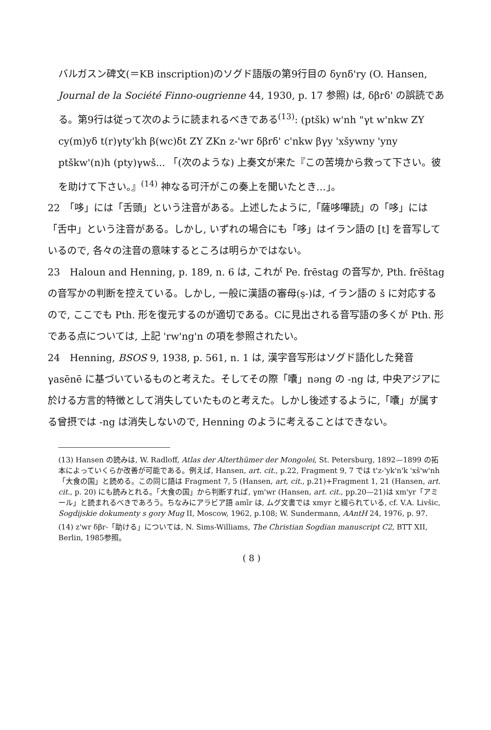バルガスン碑文(＝KB inscription)のソグド語版の第9行目の δynδ'ry (O. Hansen, Journal de la Société Finno-ougrienne 44, 1930, p. 17 参照) は, δβrδ' の誤読である。第9行は従って次のように読まれるべきである<sup>(13)</sup>: (ptšk) w'nh "γt w'nkw ZY cy(m)yδ t(r)γty'kh β(wc)δt ZY ZKn z-'wr δβrδ' c'nkw βγy 'xšywny 'yny ptškw'(n)h (pty)γwš... 「(次のような) 上奏文が来た『この苦境から救って下さい。彼を助けて下さい。』<sup>(14)</sup> 神なる可汗がこの奏上を聞いたとき…」。
22　「哆」には「舌頭」という注音がある。上述したように,「薩哆嗶読」の「哆」には「舌中」という注音がある。しかし, いずれの場合にも「哆」はイラン語の [t] を音写しているので, 各々の注音の意味するところは明らかではない。
23　Haloun and Henning, p. 189, n. 6 は, これが Pe. frēstag の音写か, Pth. frēštag の音写かの判断を控えている。しかし, 一般に漢語の審母(ṣ-)は, イラン語の š に対応するので, ここでも Pth. 形を復元するのが適切である。Cに見出される音写語の多くが Pth. 形である点については, 上記 'rw'ng'n の項を参照されたい。
24　Henning, BSOS 9, 1938, p. 561, n. 1 は, 漢字音写形はソグド語化した発音 γasēnē に基づいているものと考えた。そしてその際「囔」nəng の -ng は, 中央アジアに於ける方言的特徴として消失していたものと考えた。しかし後述するように,「囔」が属する曾摂では -ng は消失しないので, Henning のように考えることはできない。
(13) Hansen の読みは, W. Radloff, Atlas der Alterthümer der Mongolei, St. Petersburg, 1892—1899 の拓本によっていくらか改善が可能である。例えば, Hansen, art. cit., p.22, Fragment 9, 7 では t'z-'yk'n'k 'xš'w'nh「大食の国」と読める。この同じ語は Fragment 7, 5 (Hansen, art, cit., p.21)+Fragment 1, 21 (Hansen, art. cit., p. 20) にも読みとれる。「大食の国」から判断すれば, γm'wr (Hansen, art. cit., pp.20—21)は xm'yr「アミール」と読まれるべきであろう。ちなみにアラビア語 amīr は, ムグ文書では xmyr と綴られている, cf. V.A. Livšic, Sogdijskie dokumenty s gory Mug II, Moscow, 1962, p.108; W. Sundermann, AAntH 24, 1976, p. 97.
(14) z'wr δβr-「助ける」については, N. Sims-Williams, The Christian Sogdian manuscript C2, BTT XII, Berlin, 1985参照。
( 8 )